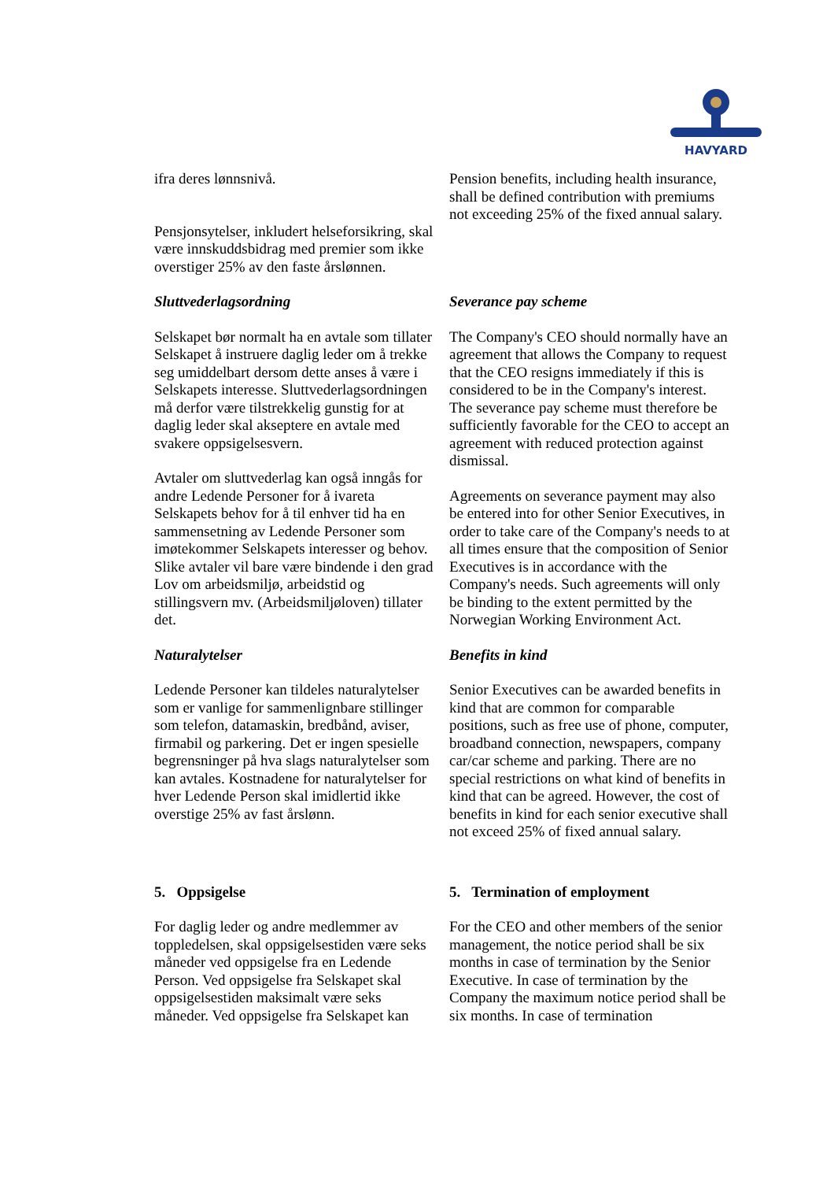HAVYARD
ifra deres lønnsnivå.
Pensjonsytelser, inkludert helseforsikring, skal være innskuddsbidrag med premier som ikke overstiger 25% av den faste årslønnen.
Pension benefits, including health insurance, shall be defined contribution with premiums not exceeding 25% of the fixed annual salary.
Sluttvederlagsordning
Selskapet bør normalt ha en avtale som tillater Selskapet å instruere daglig leder om å trekke seg umiddelbart dersom dette anses å være i Selskapets interesse. Sluttvederlagsordningen må derfor være tilstrekkelig gunstig for at daglig leder skal akseptere en avtale med svakere oppsigelsesvern.
Avtaler om sluttvederlag kan også inngås for andre Ledende Personer for å ivareta Selskapets behov for å til enhver tid ha en sammensetning av Ledende Personer som imøtekommer Selskapets interesser og behov. Slike avtaler vil bare være bindende i den grad Lov om arbeidsmiljø, arbeidstid og stillingsvern mv. (Arbeidsmiljøloven) tillater det.
Severance pay scheme
The Company's CEO should normally have an agreement that allows the Company to request that the CEO resigns immediately if this is considered to be in the Company's interest. The severance pay scheme must therefore be sufficiently favorable for the CEO to accept an agreement with reduced protection against dismissal.
Agreements on severance payment may also be entered into for other Senior Executives, in order to take care of the Company's needs to at all times ensure that the composition of Senior Executives is in accordance with the Company's needs. Such agreements will only be binding to the extent permitted by the Norwegian Working Environment Act.
Naturalytelser
Ledende Personer kan tildeles naturalytelser som er vanlige for sammenlignbare stillinger som telefon, datamaskin, bredbånd, aviser, firmabil og parkering. Det er ingen spesielle begrensninger på hva slags naturalytelser som kan avtales. Kostnadene for naturalytelser for hver Ledende Person skal imidlertid ikke overstige 25% av fast årslønn.
Benefits in kind
Senior Executives can be awarded benefits in kind that are common for comparable positions, such as free use of phone, computer, broadband connection, newspapers, company car/car scheme and parking. There are no special restrictions on what kind of benefits in kind that can be agreed. However, the cost of benefits in kind for each senior executive shall not exceed 25% of fixed annual salary.
5. Oppsigelse
For daglig leder og andre medlemmer av toppledelsen, skal oppsigelsestiden være seks måneder ved oppsigelse fra en Ledende Person. Ved oppsigelse fra Selskapet skal oppsigelsestiden maksimalt være seks måneder. Ved oppsigelse fra Selskapet kan
5. Termination of employment
For the CEO and other members of the senior management, the notice period shall be six months in case of termination by the Senior Executive. In case of termination by the Company the maximum notice period shall be six months. In case of termination